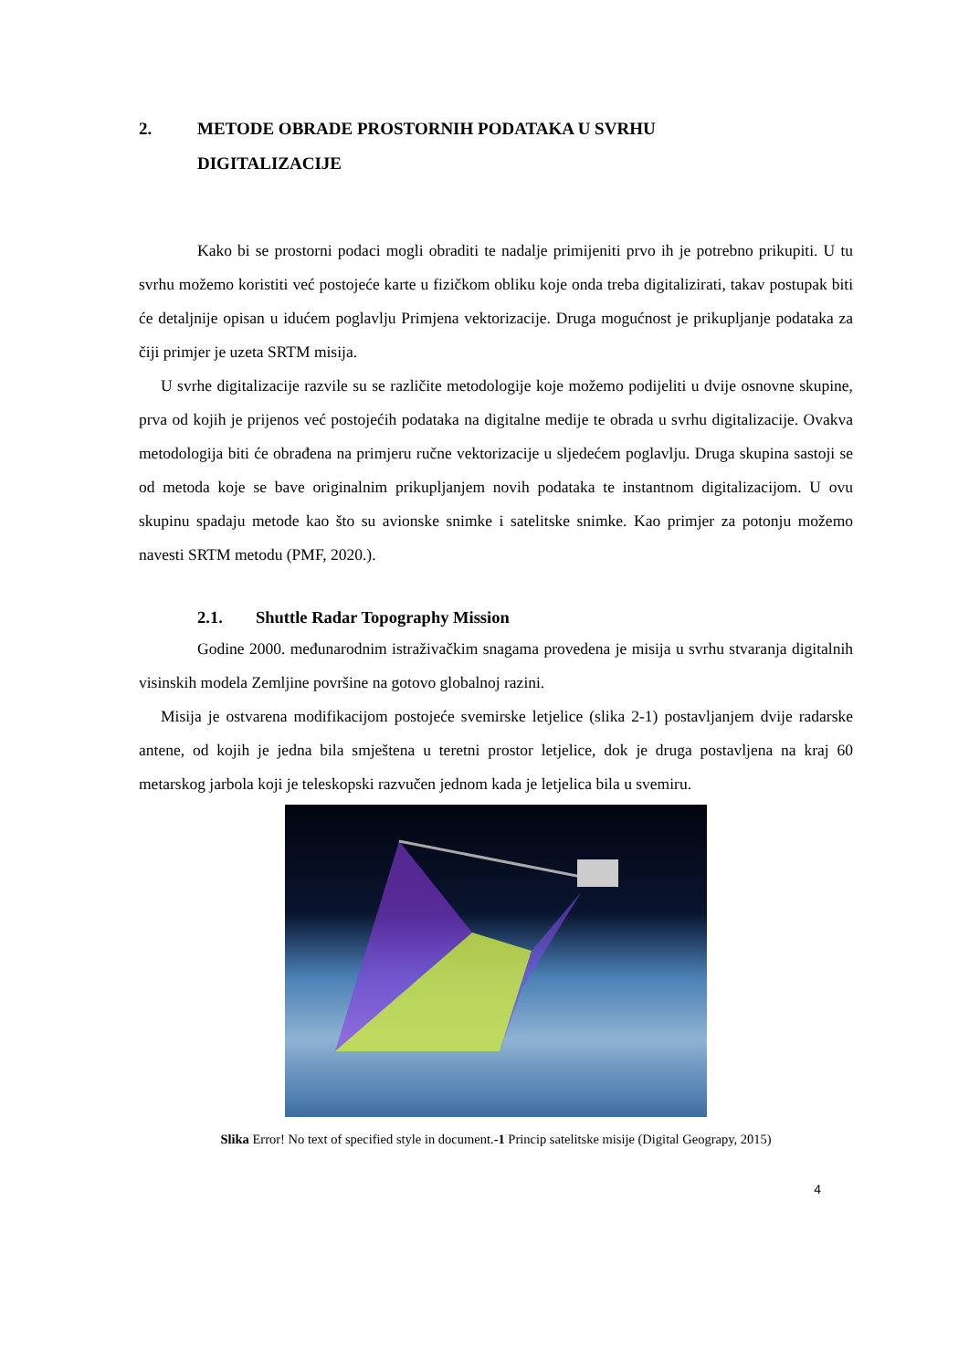2. METODE OBRADE PROSTORNIH PODATAKA U SVRHU
DIGITALIZACIJE
Kako bi se prostorni podaci mogli obraditi te nadalje primijeniti prvo ih je potrebno prikupiti. U tu svrhu možemo koristiti već postojeće karte u fizičkom obliku koje onda treba digitalizirati, takav postupak biti će detaljnije opisan u idućem poglavlju Primjena vektorizacije. Druga mogućnost je prikupljanje podataka za čiji primjer je uzeta SRTM misija.
U svrhe digitalizacije razvile su se različite metodologije koje možemo podijeliti u dvije osnovne skupine, prva od kojih je prijenos već postojećih podataka na digitalne medije te obrada u svrhu digitalizacije. Ovakva metodologija biti će obrađena na primjeru ručne vektorizacije u sljedećem poglavlju. Druga skupina sastoji se od metoda koje se bave originalnim prikupljanjem novih podataka te instantnom digitalizacijom. U ovu skupinu spadaju metode kao što su avionske snimke i satelitske snimke. Kao primjer za potonju možemo navesti SRTM metodu (PMF, 2020.).
2.1. Shuttle Radar Topography Mission
Godine 2000. međunarodnim istraživačkim snagama provedena je misija u svrhu stvaranja digitalnih visinskih modela Zemljine površine na gotovo globalnoj razini.
Misija je ostvarena modifikacijom postojeće svemirske letjelice (slika 2-1) postavljanjem dvije radarske antene, od kojih je jedna bila smještena u teretni prostor letjelice, dok je druga postavljena na kraj 60 metarskog jarbola koji je teleskopski razvučen jednom kada je letjelica bila u svemiru.
Slika Error! No text of specified style in document.-1 Princip satelitske misije (Digital Geograpy, 2015)
4